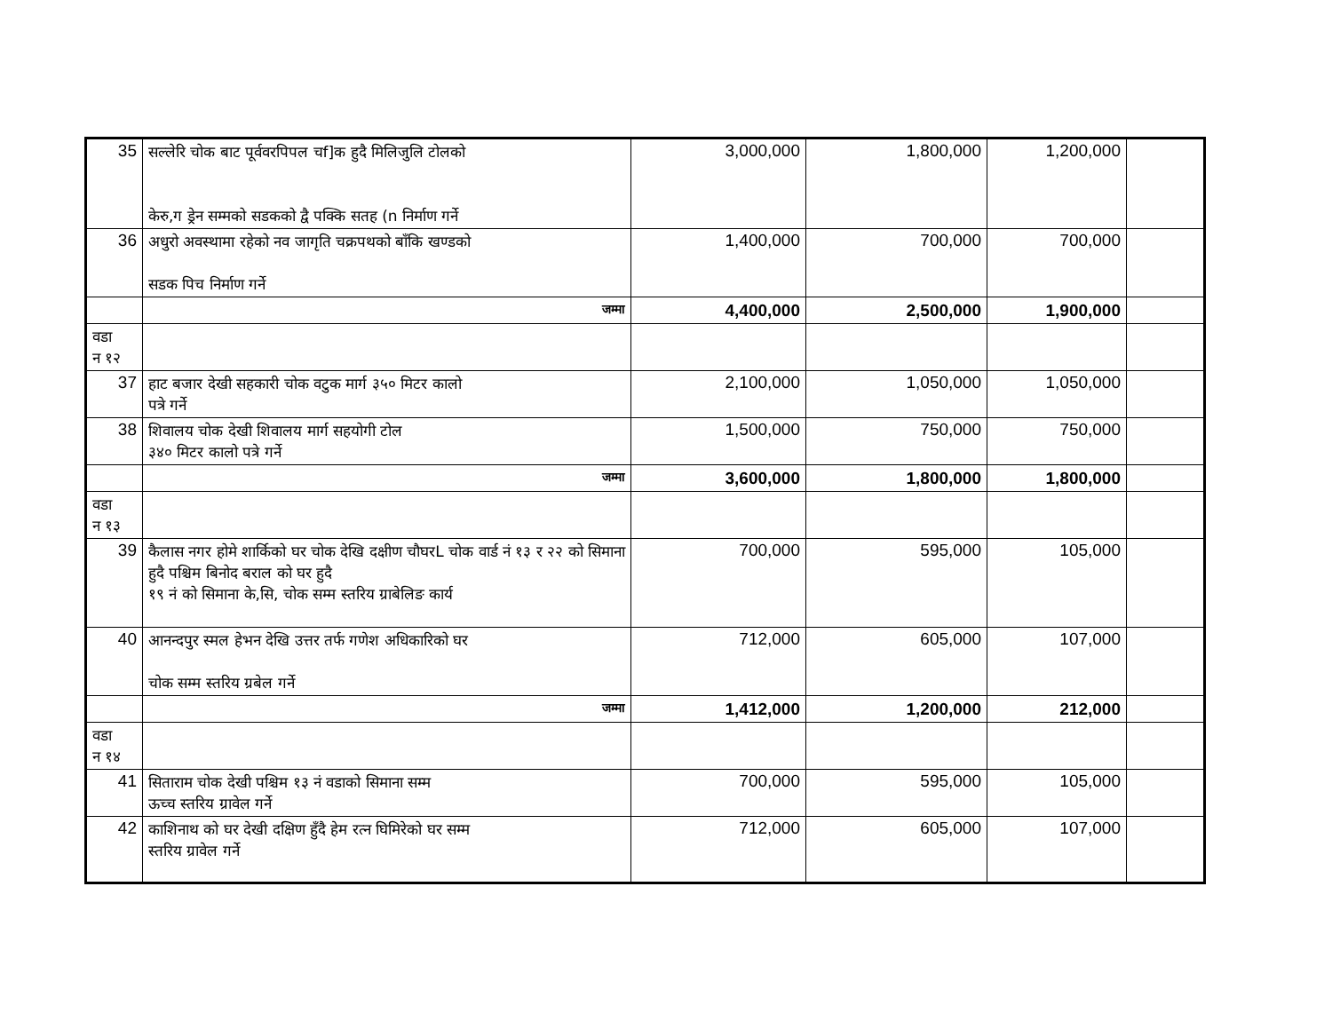| 35 | सल्लेरि चोक बाट पूर्ववरपिपल चf]क हुदै मिलिजुलि टोलको केरु,ग ड्रेन सम्मको सडकको द्वै पक्कि सतह (n निर्माण गर्ने | 3,000,000 | 1,800,000 | 1,200,000 | |
| 36 | अधुरो अवस्थामा रहेको नव जागृति चक्रपथको बाँकि खण्डको सडक पिच निर्माण गर्ने | 1,400,000 | 700,000 | 700,000 | |
| | जम्मा | 4,400,000 | 2,500,000 | 1,900,000 | |
| वडा न १२ | | | | | |
| 37 | हाट बजार देखी सहकारी चोक वटुक मार्ग ३५० मिटर कालो पत्रे गर्ने | 2,100,000 | 1,050,000 | 1,050,000 | |
| 38 | शिवालय चोक देखी शिवालय मार्ग सहयोगी टोल ३४० मिटर कालो पत्रे गर्ने | 1,500,000 | 750,000 | 750,000 | |
| | जम्मा | 3,600,000 | 1,800,000 | 1,800,000 | |
| वडा न १३ | | | | | |
| 39 | कैलास नगर होमे शार्किको घर चोक देखि दक्षीण चौघरL चोक वार्ड नं १३ र २२ को सिमाना हुदै पश्चिम बिनोद बराल को घर हुदै १९ नं को सिमाना के,सि, चोक सम्म स्तरिय ग्राबेलिङ कार्य | 700,000 | 595,000 | 105,000 | |
| 40 | आनन्दपुर स्मल हेभन देखि उत्तर तर्फ गणेश अधिकारिको घर चोक सम्म स्तरिय ग्रबेल गर्ने | 712,000 | 605,000 | 107,000 | |
| | जम्मा | 1,412,000 | 1,200,000 | 212,000 | |
| वडा न १४ | | | | | |
| 41 | सिताराम चोक देखी पश्चिम १३ नं वडाको सिमाना सम्म ऊच्च स्तरिय ग्रावेल गर्ने | 700,000 | 595,000 | 105,000 | |
| 42 | काशिनाथ को घर देखी दक्षिण हुँदै हेम रत्न घिमिरेको घर सम्म स्तरिय ग्रावेल गर्ने | 712,000 | 605,000 | 107,000 | |